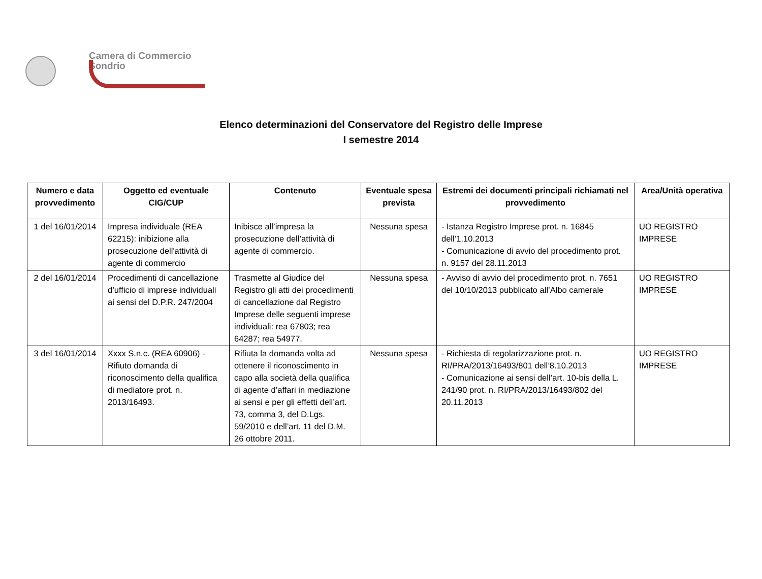Camera di Commercio
Sondrio
Elenco determinazioni del Conservatore del Registro delle Imprese
I semestre 2014
| Numero e data provvedimento | Oggetto ed eventuale CIG/CUP | Contenuto | Eventuale spesa prevista | Estremi dei documenti principali richiamati nel provvedimento | Area/Unità operativa |
| --- | --- | --- | --- | --- | --- |
| 1 del 16/01/2014 | Impresa individuale (REA 62215): inibizione alla prosecuzione dell'attività di agente di commercio | Inibisce all’impresa la prosecuzione dell’attività di agente di commercio. | Nessuna spesa | - Istanza Registro Imprese prot. n. 16845 dell’1.10.2013 - Comunicazione di avvio del procedimento prot. n. 9157 del 28.11.2013 | UO REGISTRO IMPRESE |
| 2 del 16/01/2014 | Procedimenti di cancellazione d’ufficio di imprese individuali ai sensi del D.P.R. 247/2004 | Trasmette al Giudice del Registro gli atti dei procedimenti di cancellazione dal Registro Imprese delle seguenti imprese individuali: rea 67803; rea 64287; rea 54977. | Nessuna spesa | - Avviso di avvio del procedimento prot. n. 7651 del 10/10/2013 pubblicato all’Albo camerale | UO REGISTRO IMPRESE |
| 3 del 16/01/2014 | Xxxx S.n.c. (REA 60906) - Rifiuto domanda di riconoscimento della qualifica di mediatore prot. n. 2013/16493. | Rifiuta la domanda volta ad ottenere il riconoscimento in capo alla società della qualifica di agente d’affari in mediazione ai sensi e per gli effetti dell’art. 73, comma 3, del D.Lgs. 59/2010 e dell’art. 11 del D.M. 26 ottobre 2011. | Nessuna spesa | - Richiesta di regolarizzazione prot. n. RI/PRA/2013/16493/801 dell’8.10.2013 - Comunicazione ai sensi dell’art. 10-bis della L. 241/90 prot. n. RI/PRA/2013/16493/802 del 20.11.2013 | UO REGISTRO IMPRESE |